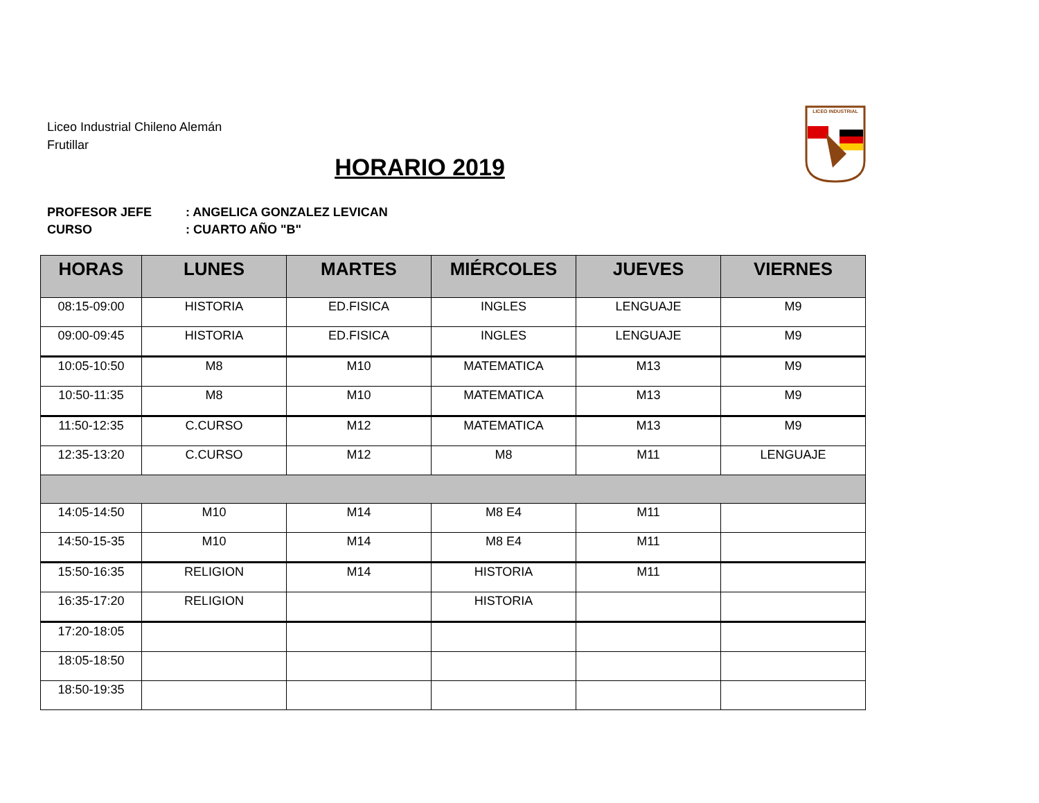Liceo Industrial Chileno Alemán
Frutillar
LICEO INDUSTRIAL
HORARIO 2019
PROFESOR JEFE: ANGELICA GONZALEZ LEVICAN
CURSO: CUARTO AÑO "B"
| HORAS | LUNES | MARTES | MIÉRCOLES | JUEVES | VIERNES |
| --- | --- | --- | --- | --- | --- |
| 08:15-09:00 | HISTORIA | ED.FISICA | INGLES | LENGUAJE | M9 |
| 09:00-09:45 | HISTORIA | ED.FISICA | INGLES | LENGUAJE | M9 |
| 10:05-10:50 | M8 | M10 | MATEMATICA | M13 | M9 |
| 10:50-11:35 | M8 | M10 | MATEMATICA | M13 | M9 |
| 11:50-12:35 | C.CURSO | M12 | MATEMATICA | M13 | M9 |
| 12:35-13:20 | C.CURSO | M12 | M8 | M11 | LENGUAJE |
| 14:05-14:50 | M10 | M14 | M8 E4 | M11 | |
| 14:50-15-35 | M10 | M14 | M8 E4 | M11 | |
| 15:50-16:35 | RELIGION | M14 | HISTORIA | M11 | |
| 16:35-17:20 | RELIGION | | HISTORIA | | |
| 17:20-18:05 | | | | | |
| 18:05-18:50 | | | | | |
| 18:50-19:35 | | | | | |